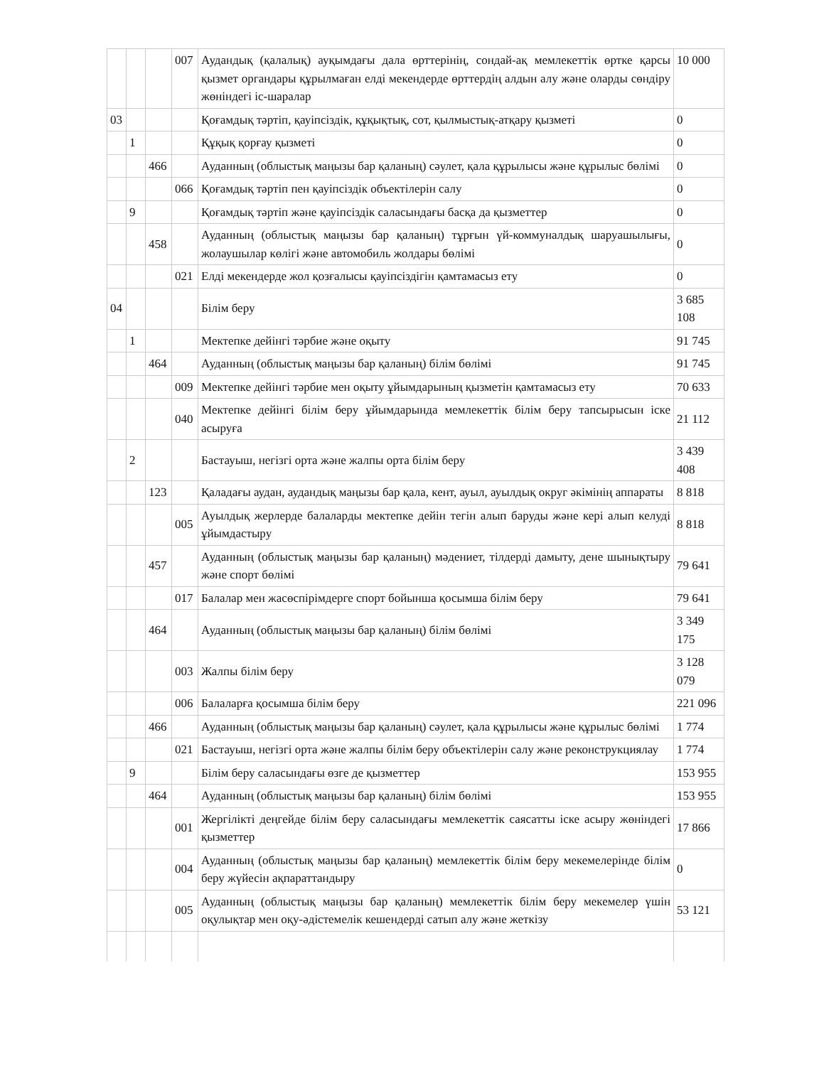| | | | 007 | Аудандық (қалалық) ауқымдағы дала өрттерінің, сондай-ақ мемлекеттік өртке қарсы қызмет органдары құрылмаған елді мекендерде өрттердің алдын алу және оларды сөндіру жөніндегі іс-шаралар | 10 000 |
| 03 | | | | Қоғамдық тәртіп, қауіпсіздік, құқықтық, сот, қылмыстық-атқару қызметі | 0 |
| | 1 | | | Құқық қорғау қызметі | 0 |
| | | 466 | | Ауданның (облыстық маңызы бар қаланың) сәулет, қала құрылысы және құрылыс бөлімі | 0 |
| | | | 066 | Қоғамдық тәртіп пен қауіпсіздік объектілерін салу | 0 |
| | 9 | | | Қоғамдық тәртіп және қауіпсіздік саласындағы басқа да қызметтер | 0 |
| | | 458 | | Ауданның (облыстық маңызы бар қаланың) тұрғын үй-коммуналдық шаруашылығы, жолаушылар көлігі және автомобиль жолдары бөлімі | 0 |
| | | | 021 | Елді мекендерде жол қозғалысы қауіпсіздігін қамтамасыз ету | 0 |
| 04 | | | | Білім беру | 3 685 108 |
| | 1 | | | Мектепке дейінгі тәрбие және оқыту | 91 745 |
| | | 464 | | Ауданның (облыстық маңызы бар қаланың) білім бөлімі | 91 745 |
| | | | 009 | Мектепке дейінгі тәрбие мен оқыту ұйымдарының қызметін қамтамасыз ету | 70 633 |
| | | | 040 | Мектепке дейінгі білім беру ұйымдарында мемлекеттік білім беру тапсырысын іске асыруға | 21 112 |
| | 2 | | | Бастауыш, негізгі орта және жалпы орта білім беру | 3 439 408 |
| | | 123 | | Қаладағы аудан, аудандық маңызы бар қала, кент, ауыл, ауылдық округ әкімінің аппараты | 8 818 |
| | | | 005 | Ауылдық жерлерде балаларды мектепке дейін тегін алып баруды және кері алып келуді ұйымдастыру | 8 818 |
| | | 457 | | Ауданның (облыстық маңызы бар қаланың) мәдениет, тілдерді дамыту, дене шынықтыру және спорт бөлімі | 79 641 |
| | | | 017 | Балалар мен жасөспірімдерге спорт бойынша қосымша білім беру | 79 641 |
| | | 464 | | Ауданның (облыстық маңызы бар қаланың) білім бөлімі | 3 349 175 |
| | | | 003 | Жалпы білім беру | 3 128 079 |
| | | | 006 | Балаларға қосымша білім беру | 221 096 |
| | | 466 | | Ауданның (облыстық маңызы бар қаланың) сәулет, қала құрылысы және құрылыс бөлімі | 1 774 |
| | | | 021 | Бастауыш, негізгі орта және жалпы білім беру объектілерін салу және реконструкциялау | 1 774 |
| | 9 | | | Білім беру саласындағы өзге де қызметтер | 153 955 |
| | | 464 | | Ауданның (облыстық маңызы бар қаланың) білім бөлімі | 153 955 |
| | | | 001 | Жергілікті деңгейде білім беру саласындағы мемлекеттік саясатты іске асыру жөніндегі қызметтер | 17 866 |
| | | | 004 | Ауданның (облыстық маңызы бар қаланың) мемлекеттік білім беру мекемелерінде білім беру жүйесін ақпараттандыру | 0 |
| | | | 005 | Ауданның (облыстық маңызы бар қаланың) мемлекеттік білім беру мекемелер үшін оқулықтар мен оқу-әдістемелік кешендерді сатып алу және жеткізу | 53 121 |